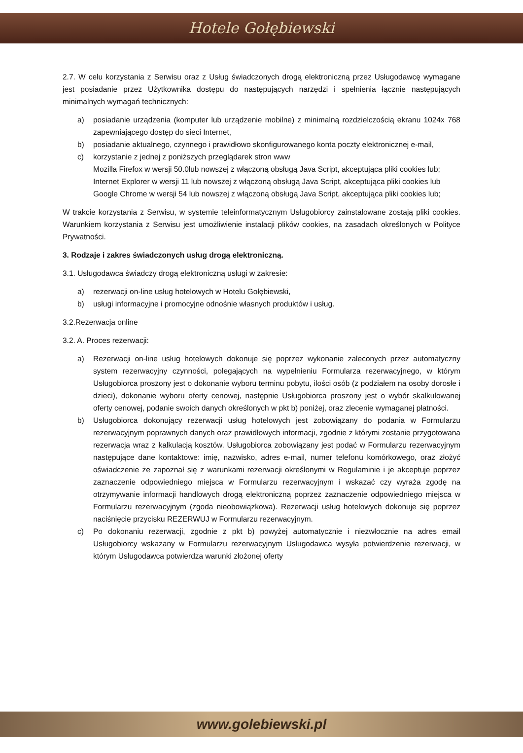Hotele Gołębiewski
2.7. W celu korzystania z Serwisu oraz z Usług świadczonych drogą elektroniczną przez Usługodawcę wymagane jest posiadanie przez Użytkownika dostępu do następujących narzędzi i spełnienia łącznie następujących minimalnych wymagań technicznych:
a) posiadanie urządzenia (komputer lub urządzenie mobilne) z minimalną rozdzielczością ekranu 1024x 768 zapewniającego dostęp do sieci Internet,
b) posiadanie aktualnego, czynnego i prawidłowo skonfigurowanego konta poczty elektronicznej e-mail,
c) korzystanie z jednej z poniższych przeglądarek stron www
Mozilla Firefox w wersji 50.0lub nowszej z włączoną obsługą Java Script, akceptująca pliki cookies lub;
Internet Explorer w wersji 11 lub nowszej z włączoną obsługą Java Script, akceptująca pliki cookies lub
Google Chrome w wersji 54 lub nowszej z włączoną obsługą Java Script, akceptująca pliki cookies lub;
W trakcie korzystania z Serwisu, w systemie teleinformatycznym Usługobiorcy zainstalowane zostają pliki cookies. Warunkiem korzystania z Serwisu jest umożliwienie instalacji plików cookies, na zasadach określonych w Polityce Prywatności.
3. Rodzaje i zakres świadczonych usług drogą elektroniczną.
3.1. Usługodawca świadczy drogą elektroniczną usługi w zakresie:
a) rezerwacji on-line usług hotelowych w Hotelu Gołębiewski,
b) usługi informacyjne i promocyjne odnośnie własnych produktów i usług.
3.2.Rezerwacja online
3.2. A. Proces rezerwacji:
a) Rezerwacji on-line usług hotelowych dokonuje się poprzez wykonanie zaleconych przez automatyczny system rezerwacyjny czynności, polegających na wypełnieniu Formularza rezerwacyjnego, w którym Usługobiorca proszony jest o dokonanie wyboru terminu pobytu, ilości osób (z podziałem na osoby dorosłe i dzieci), dokonanie wyboru oferty cenowej, następnie Usługobiorca proszony jest o wybór skalkulowanej oferty cenowej, podanie swoich danych określonych w pkt b) poniżej, oraz zlecenie wymaganej płatności.
b) Usługobiorca dokonujący rezerwacji usług hotelowych jest zobowiązany do podania w Formularzu rezerwacyjnym poprawnych danych oraz prawidłowych informacji, zgodnie z którymi zostanie przygotowana rezerwacja wraz z kalkulacją kosztów. Usługobiorca zobowiązany jest podać w Formularzu rezerwacyjnym następujące dane kontaktowe: imię, nazwisko, adres e-mail, numer telefonu komórkowego, oraz złożyć oświadczenie że zapoznał się z warunkami rezerwacji określonymi w Regulaminie i je akceptuje poprzez zaznaczenie odpowiedniego miejsca w Formularzu rezerwacyjnym i wskazać czy wyraża zgodę na otrzymywanie informacji handlowych drogą elektroniczną poprzez zaznaczenie odpowiedniego miejsca w Formularzu rezerwacyjnym (zgoda nieobowiązkowa). Rezerwacji usług hotelowych dokonuje się poprzez naciśnięcie przycisku REZERWUJ w Formularzu rezerwacyjnym.
c) Po dokonaniu rezerwacji, zgodnie z pkt b) powyżej automatycznie i niezwłocznie na adres email Usługobiorcy wskazany w Formularzu rezerwacyjnym Usługodawca wysyła potwierdzenie rezerwacji, w którym Usługodawca potwierdza warunki złożonej oferty
www.golebiewski.pl